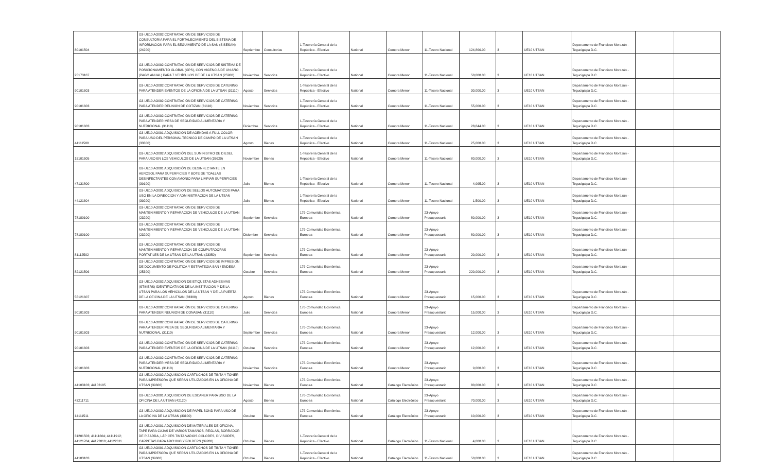| 80101504 | G3-UE10 AO002 CONTRATACION DE SERVICIOS DE CONSULTORIA PARA EL FORTALECIMIENTO DEL SISTEMA DE INFORMACION PARA EL SEGUIMIENTO DE LA SAN (SISESAN) (24200) | Septiembre | Consultorias | 1-Tesorería General de la República - Efectivo | National | Compra Menor | 11-Tesoro Nacional | 124,866.00 | 3 | UE10 UTSAN | Departamento de Francisco Morazán - Tegucigalpa D.C. | | |
| 25173107 | G3-UE10 AO002 CONTRATACIÓN DE SERVICIOS DE SISTEMA DE POSICIONAMIENTO GLOBAL (GPS), CON VIGENCIA DE UN AÑO (PAGO ANUAL) PARA 7 VEHÍCULOS DE DE LA UTSAN (25900) | Noviembre | Servicios | 1-Tesorería General de la República - Efectivo | National | Compra Menor | 11-Tesoro Nacional | 50,000.00 | 3 | UE10 UTSAN | Departamento de Francisco Morazán - Tegucigalpa D.C. | | |
| 90101603 | G3-UE10 AO002 CONTRATACIÓN DE SERVICIOS DE CATERING PARA ATENDER EVENTOS DE LA OFICINA DE LA UTSAN (31110) | Agosto | Servicios | 1-Tesorería General de la República - Efectivo | National | Compra Menor | 11-Tesoro Nacional | 30,000.00 | 3 | UE10 UTSAN | Departamento de Francisco Morazán - Tegucigalpa D.C. | | |
| 90101603 | G3-UE10 AO002 CONTRATACIÓN DE SERVICIOS DE CATERING PARA ATENDER REUNION DE COTIZAN (31110) | Noviembre | Servicios | 1-Tesorería General de la República - Efectivo | National | Compra Menor | 11-Tesoro Nacional | 55,000.00 | 3 | UE10 UTSAN | Departamento de Francisco Morazán - Tegucigalpa D.C. | | |
| 90101603 | G3-UE10 AO002 CONTRATACIÓN DE SERVICIOS DE CATERING PARA ATENDER MESA DE SEGURIDAD ALIMENTARIA Y NUTRICIONAL (31110) | Diciembre | Servicios | 1-Tesorería General de la República - Efectivo | National | Compra Menor | 11-Tesoro Nacional | 28,844.00 | 3 | UE10 UTSAN | Departamento de Francisco Morazán - Tegucigalpa D.C. | | |
| 44111500 | G3-UE10 AO001 ADQUISICION DE AGENDAS A FULL COLOR PARA USO DEL PERSONAL TECNICO DE CAMPO DE LA UTSAN (33300) | Agosto | Bienes | 1-Tesorería General de la República - Efectivo | National | Compra Menor | 11-Tesoro Nacional | 25,000.00 | 3 | UE10 UTSAN | Departamento de Francisco Morazán - Tegucigalpa D.C. | | |
| 15101505 | G3-UE10 AO002 ADQUISICIÓN DEL SUMINISTRO DE DIESEL PARA USO EN LOS VEHICULOS DE LA UTSAN (35620) | Noviembre | Bienes | 1-Tesorería General de la República - Efectivo | National | Compra Menor | 11-Tesoro Nacional | 80,000.00 | 3 | UE10 UTSAN | Departamento de Francisco Morazán - Tegucigalpa D.C. | | |
| 47131800 | G3-UE10 AO001 ADQUISICIÓN DE DESINFECTANTE EN AEROSOL PARA SUPERFICIES Y BOTE DE TOALLAS DESINFECTANTES CON AMONIO PARA LIMPIAR SUPERFICIES (39100) | Julio | Bienes | 1-Tesorería General de la República - Efectivo | National | Compra Menor | 11-Tesoro Nacional | 4,965.00 | 3 | UE10 UTSAN | Departamento de Francisco Morazán - Tegucigalpa D.C. | | |
| 44121604 | G3-UE10 AO001 ADQUISICION DE SELLOS AUTOMATICOS PARA USO EN LA DIRECCION Y ADMINISTRACION DE LA UTSAN (39200) | Julio | Bienes | 1-Tesorería General de la República - Efectivo | National | Compra Menor | 11-Tesoro Nacional | 1,500.00 | 3 | UE10 UTSAN | Departamento de Francisco Morazán - Tegucigalpa D.C. | | |
| 78180100 | G3-UE10 AO002 CONTRATACION DE SERVICIOS DE MANTENIMIENTO Y REPARACION DE VEHICULOS DE LA UTSAN (23200) | Septiembre | Servicios | 176-Comunidad Económica Europea | National | Compra Menor | 23-Apoyo Presupuestario | 80,000.00 | 3 | UE10 UTSAN | Departamento de Francisco Morazán - Tegucigalpa D.C. | | |
| 78180100 | G3-UE10 AO002 CONTRATACION DE SERVICIOS DE MANTENIMIENTO Y REPARACION DE VEHICULOS DE LA UTSAN (23200) | Diciembre | Servicios | 176-Comunidad Económica Europea | National | Compra Menor | 23-Apoyo Presupuestario | 80,000.00 | 3 | UE10 UTSAN | Departamento de Francisco Morazán - Tegucigalpa D.C. | | |
| 81112502 | G3-UE10 AO002 CONTRATACION DE SERVICIOS DE MANTENIMIENTO Y REPARACION DE COMPUTADORAS PORTATILES DE LA UTSAN DE LA UTSAN (23350) | Septiembre | Servicios | 176-Comunidad Económica Europea | National | Compra Menor | 23-Apoyo Presupuestario | 20,000.00 | 3 | UE10 UTSAN | Departamento de Francisco Morazán - Tegucigalpa D.C. | | |
| 82121506 | G3-UE10 AO002 CONTRATACION DE SERVICIOS DE IMPRESION DE DOCUMENTO DE POLITICA Y ESTRATEGIA SAN / ENDESA (25300) | Octubre | Servicios | 176-Comunidad Económica Europea | National | Compra Menor | 23-Apoyo Presupuestario | 220,000.00 | 3 | UE10 UTSAN | Departamento de Francisco Morazán - Tegucigalpa D.C. | | |
| 55121607 | G3-UE10 AO002 ADQUISICION DE ETIQUETAS ADHESIVAS (STIKERS) IDENTIFICATIVOS DE LA INSTITUCION Y DE LA UTSAN PARA LOS VEHICULOS DE LA UTSAN Y DE LA PUERTA DE LA OFICINA DE LA UTSAN (33300) | Agosto | Bienes | 176-Comunidad Económica Europea | National | Compra Menor | 23-Apoyo Presupuestario | 15,000.00 | 3 | UE10 UTSAN | Departamento de Francisco Morazán - Tegucigalpa D.C. | | |
| 90101603 | G3-UE10 AO002 CONTRATACIÓN DE SERVICIOS DE CATERING PARA ATENDER REUNION DE CONASAN (31110) | Julio | Servicios | 176-Comunidad Económica Europea | National | Compra Menor | 23-Apoyo Presupuestario | 15,000.00 | 3 | UE10 UTSAN | Departamento de Francisco Morazán - Tegucigalpa D.C. | | |
| 90101603 | G3-UE10 AO002 CONTRATACIÓN DE SERVICIOS DE CATERING PARA ATENDER MESA DE SEGURIDAD ALIMENTARIA Y NUTRICIONAL (31110) | Septiembre | Servicios | 176-Comunidad Económica Europea | National | Compra Menor | 23-Apoyo Presupuestario | 12,000.00 | 3 | UE10 UTSAN | Departamento de Francisco Morazán - Tegucigalpa D.C. | | |
| 90101603 | G3-UE10 AO002 CONTRATACIÓN DE SERVICIOS DE CATERING PARA ATENDER EVENTOS DE LA OFICINA DE LA UTSAN (31110) | Octubre | Servicios | 176-Comunidad Económica Europea | National | Compra Menor | 23-Apoyo Presupuestario | 12,000.00 | 3 | UE10 UTSAN | Departamento de Francisco Morazán - Tegucigalpa D.C. | | |
| 90101603 | G3-UE10 AO002 CONTRATACIÓN DE SERVICIOS DE CATERING PARA ATENDER MESA DE SEGURIDAD ALIMENTARIA Y NUTRICIONAL (31110) | Noviembre | Servicios | 176-Comunidad Económica Europea | National | Compra Menor | 23-Apoyo Presupuestario | 9,000.00 | 3 | UE10 UTSAN | Departamento de Francisco Morazán - Tegucigalpa D.C. | | |
| 44103103; 44103105 | G3-UE10 AO002 ADQUISICION CARTUCHOS DE TINTA Y TONER PARA IMPRESORA QUE SERÁN UTILIZADOS EN LA OFICINA DE UTSAN (39600) | Noviembre | Bienes | 176-Comunidad Económica Europea | National | Catálogo Electrónico | 23-Apoyo Presupuestario | 80,000.00 | 3 | UE10 UTSAN | Departamento de Francisco Morazán - Tegucigalpa D.C. | | |
| 43211711 | G3-UE10 AO001 ADQUISICION DE ESCANER PARA USO DE LA OFICINA DE LA UTSAN (42120) | Agosto | Bienes | 176-Comunidad Económica Europea | National | Catálogo Electrónico | 23-Apoyo Presupuestario | 70,000.00 | 3 | UE10 UTSAN | Departamento de Francisco Morazán - Tegucigalpa D.C. | | |
| 14111511 | G3-UE10 AO002 ADQUISICION DE PAPEL BOND PARA USO DE LA OFICINA DE LA UTSAN (33100) | Octubre | Bienes | 176-Comunidad Económica Europea | National | Catálogo Electrónico | 23-Apoyo Presupuestario | 10,000.00 | 3 | UE10 UTSAN | Departamento de Francisco Morazán - Tegucigalpa D.C. | | |
| 31201503; 41111604; 44111912; 44121704; 44122010; 44122011 | G3-UE10 AO001 ADQUISICIÓN DE MATERIALES DE OFICINA, TAPE PARA CAJAS DE VARIOS TAMAÑOS, REGLAS, BORRADOR DE PIZARRA, LÁPICES TINTA VARIOS COLORES, DIVISORES, CARPETAS PARA ARCHIVO Y FOLDERS (39200) | Octubre | Bienes | 1-Tesorería General de la República - Efectivo | National | Catálogo Electrónico | 11-Tesoro Nacional | 4,000.00 | 3 | UE10 UTSAN | Departamento de Francisco Morazán - Tegucigalpa D.C. | | |
| 44103103 | G3-UE10 AO001 ADQUISICION CARTUCHOS DE TINTA Y TONER PARA IMPRESORA QUE SERÁN UTILIZADOS EN LA OFICINA DE UTSAN (39600) | Octubre | Bienes | 1-Tesorería General de la República - Efectivo | National | Catálogo Electrónico | 11-Tesoro Nacional | 50,000.00 | 3 | UE10 UTSAN | Departamento de Francisco Morazán - Tegucigalpa D.C. | | |